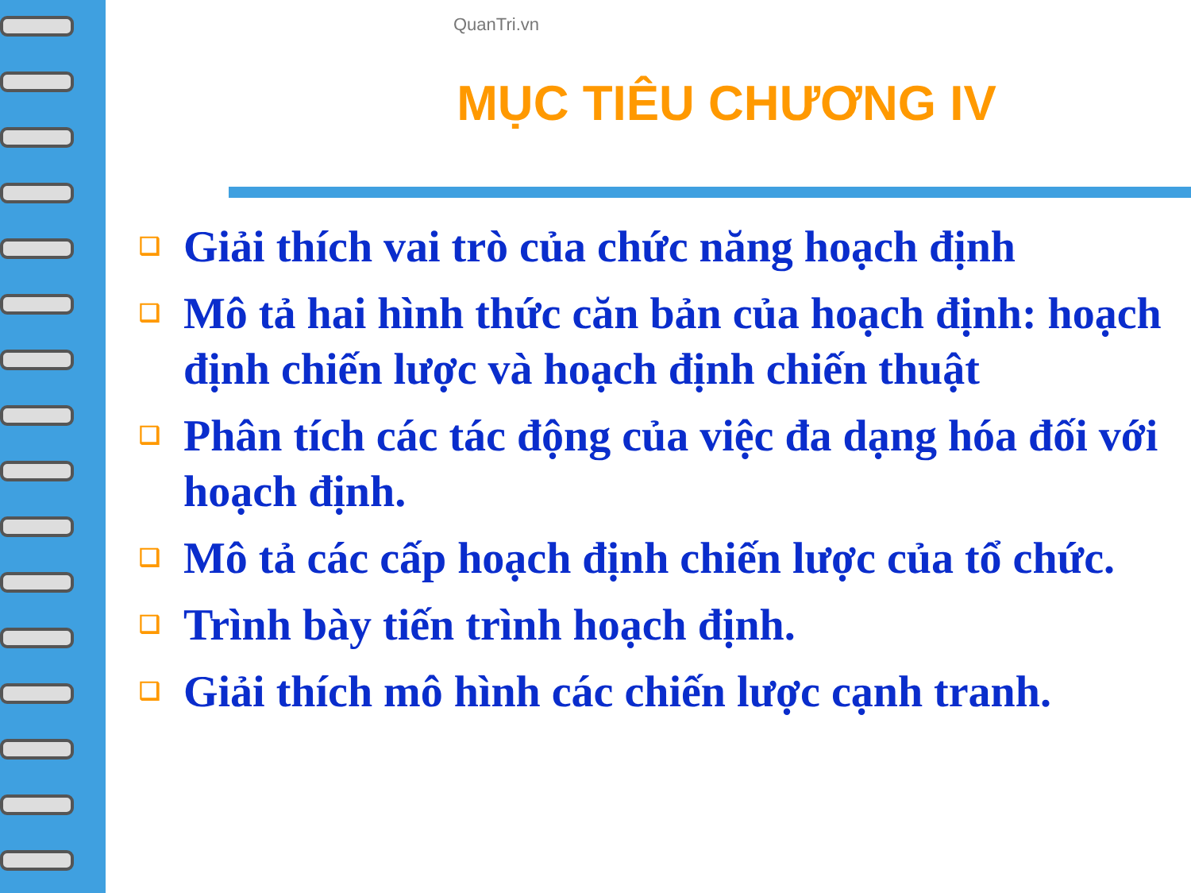QuanTri.vn
MỤC TIÊU CHƯƠNG IV
❑ Giải thích vai trò của chức năng hoạch định
❑ Mô tả hai hình thức căn bản của hoạch định: hoạch định chiến lược và hoạch định chiến thuật
❑ Phân tích các tác động của việc đa dạng hóa đối với hoạch định.
❑ Mô tả các cấp hoạch định chiến lược của tổ chức.
❑ Trình bày tiến trình hoạch định.
❑ Giải thích mô hình các chiến lược cạnh tranh.